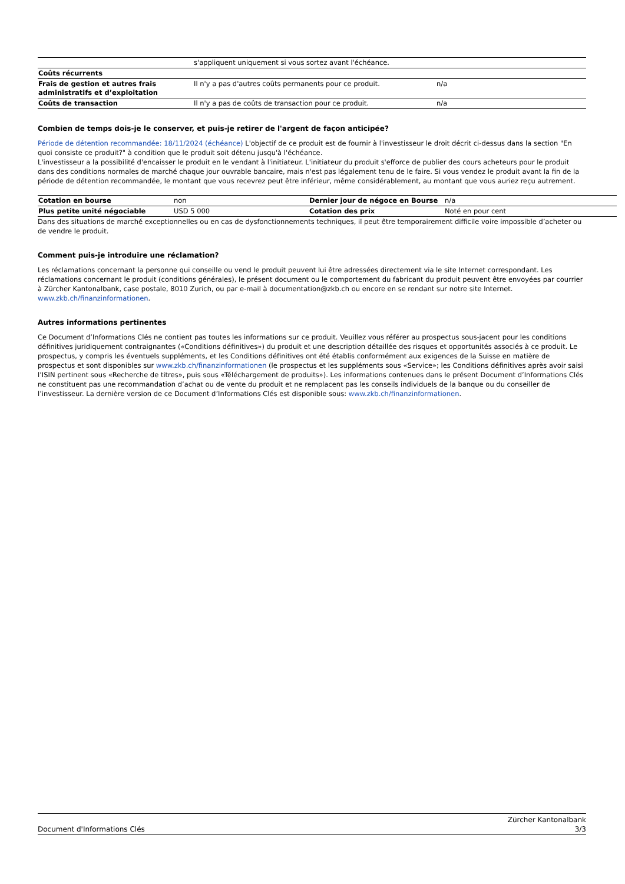| | s'appliquent uniquement si vous sortez avant l'échéance. | |
| Coûts récurrents | | |
| Frais de gestion et autres frais administratifs et d’exploitation | Il n'y a pas d'autres coûts permanents pour ce produit. | n/a |
| Coûts de transaction | Il n'y a pas de coûts de transaction pour ce produit. | n/a |
Combien de temps dois-je le conserver, et puis-je retirer de l'argent de façon anticipée?
Période de détention recommandée: 18/11/2024 (échéance) L'objectif de ce produit est de fournir à l'investisseur le droit décrit ci-dessus dans la section "En quoi consiste ce produit?" à condition que le produit soit détenu jusqu'à l'échéance.
L'investisseur a la possibilité d'encaisser le produit en le vendant à l'initiateur. L'initiateur du produit s'efforce de publier des cours acheteurs pour le produit dans des conditions normales de marché chaque jour ouvrable bancaire, mais n'est pas légalement tenu de le faire. Si vous vendez le produit avant la fin de la période de détention recommandée, le montant que vous recevrez peut être inférieur, même considérablement, au montant que vous auriez reçu autrement.
| Cotation en bourse | non | Dernier jour de négoce en Bourse | n/a |
| Plus petite unité négociable | USD 5 000 | Cotation des prix | Noté en pour cent |
Dans des situations de marché exceptionnelles ou en cas de dysfonctionnements techniques, il peut être temporairement difficile voire impossible d’acheter ou de vendre le produit.
Comment puis-je introduire une réclamation?
Les réclamations concernant la personne qui conseille ou vend le produit peuvent lui être adressées directement via le site Internet correspondant. Les réclamations concernant le produit (conditions générales), le présent document ou le comportement du fabricant du produit peuvent être envoyées par courrier à Zürcher Kantonalbank, case postale, 8010 Zurich, ou par e-mail à documentation@zkb.ch ou encore en se rendant sur notre site Internet.
www.zkb.ch/finanzinformationen.
Autres informations pertinentes
Ce Document d’Informations Clés ne contient pas toutes les informations sur ce produit. Veuillez vous référer au prospectus sous-jacent pour les conditions définitives juridiquement contraignantes («Conditions définitives») du produit et une description détaillée des risques et opportunités associés à ce produit. Le prospectus, y compris les éventuels suppléments, et les Conditions définitives ont été établis conformément aux exigences de la Suisse en matière de prospectus et sont disponibles sur www.zkb.ch/finanzinformationen (le prospectus et les suppléments sous «Service»; les Conditions définitives après avoir saisi l’ISIN pertinent sous «Recherche de titres», puis sous «Téléchargement de produits»). Les informations contenues dans le présent Document d’Informations Clés ne constituent pas une recommandation d’achat ou de vente du produit et ne remplacent pas les conseils individuels de la banque ou du conseiller de l’investisseur. La dernière version de ce Document d’Informations Clés est disponible sous: www.zkb.ch/finanzinformationen.
Document d'Informations Clés Zürcher Kantonalbank
3/3